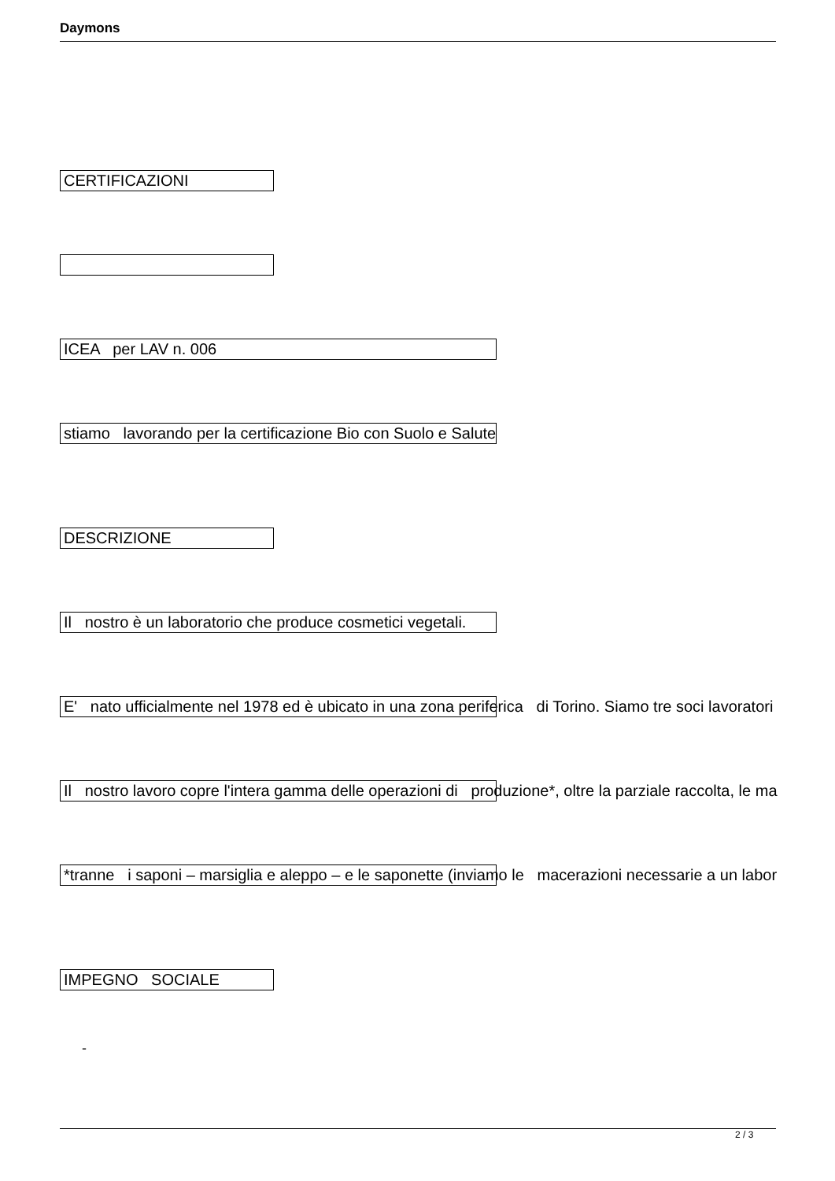Daymons
CERTIFICAZIONI
ICEA per LAV n. 006
stiamo lavorando per la certificazione Bio con Suolo e Salute
DESCRIZIONE
Il nostro è un laboratorio che produce cosmetici vegetali.
E' nato ufficialmente nel 1978 ed è ubicato in una zona periferica di Torino. Siamo tre soci lavoratori
Il nostro lavoro copre l'intera gamma delle operazioni di produzione*, oltre la parziale raccolta, le ma
*tranne i saponi – marsiglia e aleppo – e le saponette (inviamo le macerazioni necessarie a un labor
IMPEGNO SOCIALE
-
2 / 3